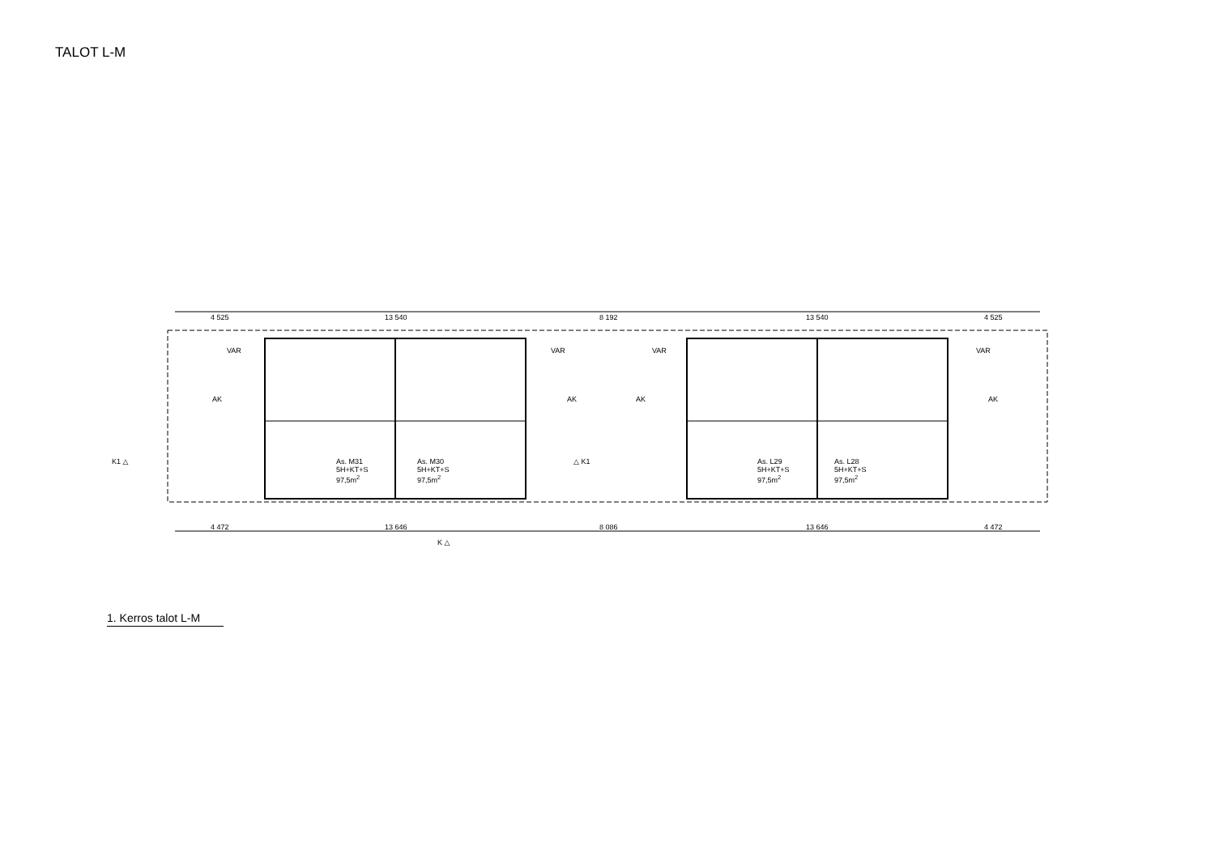TALOT L-M
4 525 13 540 8 192 13 540 4 525
VAR VAR VAR VAR
AK AK AK AK
As. M31
5H+KT+S
97,5m<sup>2</sup>
As. M30
5H+KT+S
97,5m<sup>2</sup>
As. L29
5H+KT+S
97,5m<sup>2</sup>
As. L28
5H+KT+S
97,5m<sup>2</sup>
K1 △ △ K1
4 472 13 646 8 086 13 646 4 472
K △
1. Kerros talot L-M